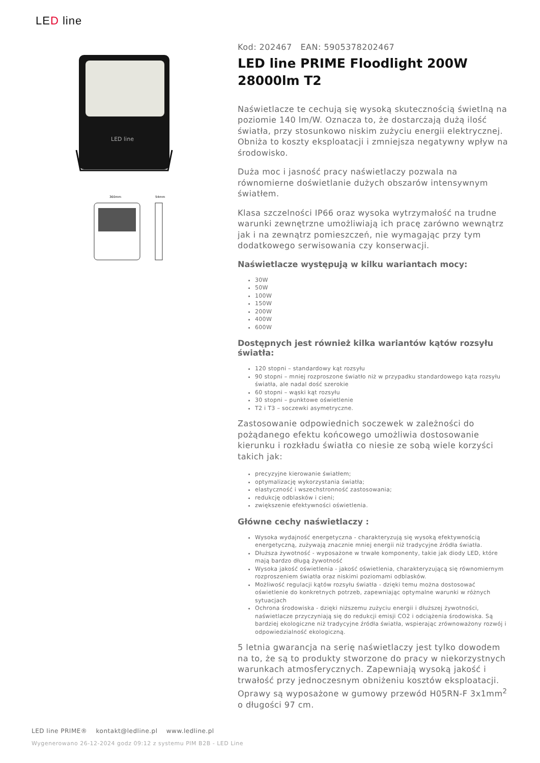LED line
LED line
360mm
54mm
Kod: 202467 EAN: 5905378202467
LED line PRIME Floodlight 200W 28000lm T2
Naświetlacze te cechują się wysoką skutecznością świetlną na poziomie 140 lm/W. Oznacza to, że dostarczają dużą ilość światła, przy stosunkowo niskim zużyciu energii elektrycznej. Obniża to koszty eksploatacji i zmniejsza negatywny wpływ na środowisko.
Duża moc i jasność pracy naświetlaczy pozwala na równomierne doświetlanie dużych obszarów intensywnym światłem.
Klasa szczelności IP66 oraz wysoka wytrzymałość na trudne warunki zewnętrzne umożliwiają ich pracę zarówno wewnątrz jak i na zewnątrz pomieszczeń, nie wymagając przy tym dodatkowego serwisowania czy konserwacji.
Naświetlacze występują w kilku wariantach mocy:
30W
50W
100W
150W
200W
400W
600W
Dostępnych jest również kilka wariantów kątów rozsyłu światła:
120 stopni – standardowy kąt rozsyłu
90 stopni – mniej rozproszone światło niż w przypadku standardowego kąta rozsyłu światła, ale nadal dość szerokie
60 stopni – wąski kąt rozsyłu
30 stopni – punktowe oświetlenie
T2 i T3 – soczewki asymetryczne.
Zastosowanie odpowiednich soczewek w zależności do pożądanego efektu końcowego umożliwia dostosowanie kierunku i rozkładu światła co niesie ze sobą wiele korzyści takich jak:
precyzyjne kierowanie światłem;
optymalizację wykorzystania światła;
elastyczność i wszechstronność zastosowania;
redukcję odblasków i cieni;
zwiększenie efektywności oświetlenia.
Główne cechy naświetlaczy :
Wysoka wydajność energetyczna - charakteryzują się wysoką efektywnością energetyczną, zużywają znacznie mniej energii niż tradycyjne źródła światła.
Dłuższa żywotność - wyposażone w trwałe komponenty, takie jak diody LED, które mają bardzo długą żywotność
Wysoka jakość oświetlenia - jakość oświetlenia, charakteryzującą się równomiernym rozproszeniem światła oraz niskimi poziomami odblasków.
Możliwość regulacji kątów rozsyłu światła - dzięki temu można dostosować oświetlenie do konkretnych potrzeb, zapewniając optymalne warunki w różnych sytuacjach
Ochrona środowiska - dzięki niższemu zużyciu energii i dłuższej żywotności, naświetlacze przyczyniają się do redukcji emisji CO2 i odciążenia środowiska. Są bardziej ekologiczne niż tradycyjne źródła światła, wspierając zrównoważony rozwój i odpowiedzialność ekologiczną.
5 letnia gwarancja na serię naświetlaczy jest tylko dowodem na to, że są to produkty stworzone do pracy w niekorzystnych warunkach atmosferycznych. Zapewniają wysoką jakość i trwałość przy jednoczesnym obniżeniu kosztów eksploatacji. Oprawy są wyposażone w gumowy przewód H05RN-F 3x1mm<sup>2</sup> o długości 97 cm.
LED line PRIME® kontakt@ledline.pl www.ledline.pl
Wygenerowano 26-12-2024 godz 09:12 z systemu PIM B2B - LED Line